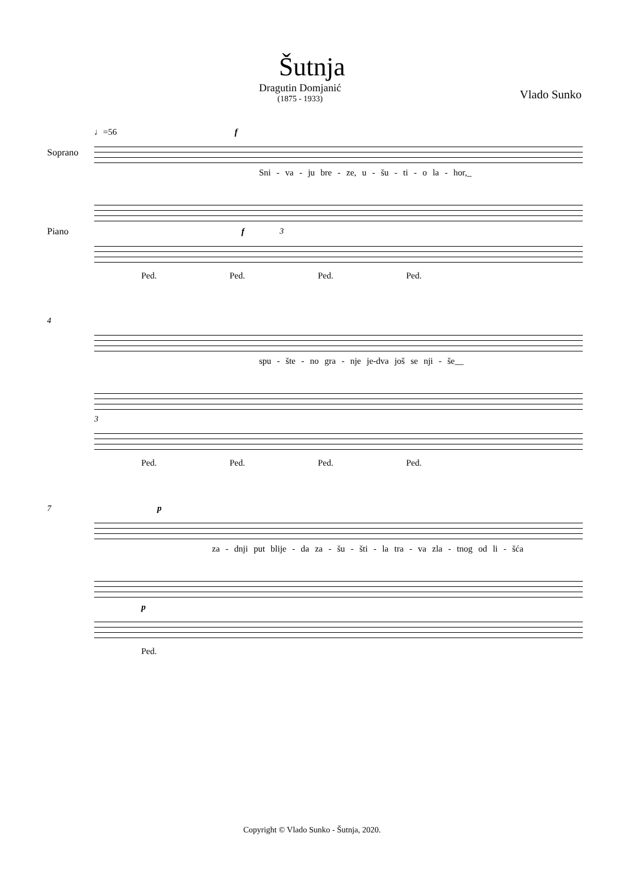Šutnja
Dragutin Domjanić
(1875 - 1933)
Vlado Sunko
♩=56 f
Soprano
Sni - va - ju bre - ze, u - šu - ti - o la - hor,_
Piano f 3
Ped. Ped. Ped. Ped.
4
spu - šte - no gra - nje je-dva još se nji - še__
3
Ped. Ped. Ped. Ped.
7 p
za - dnji put blije - da za - šu - šti - la tra - va zla - tnog od li - šća
p
Ped.
Copyright © Vlado Sunko - Šutnja, 2020.